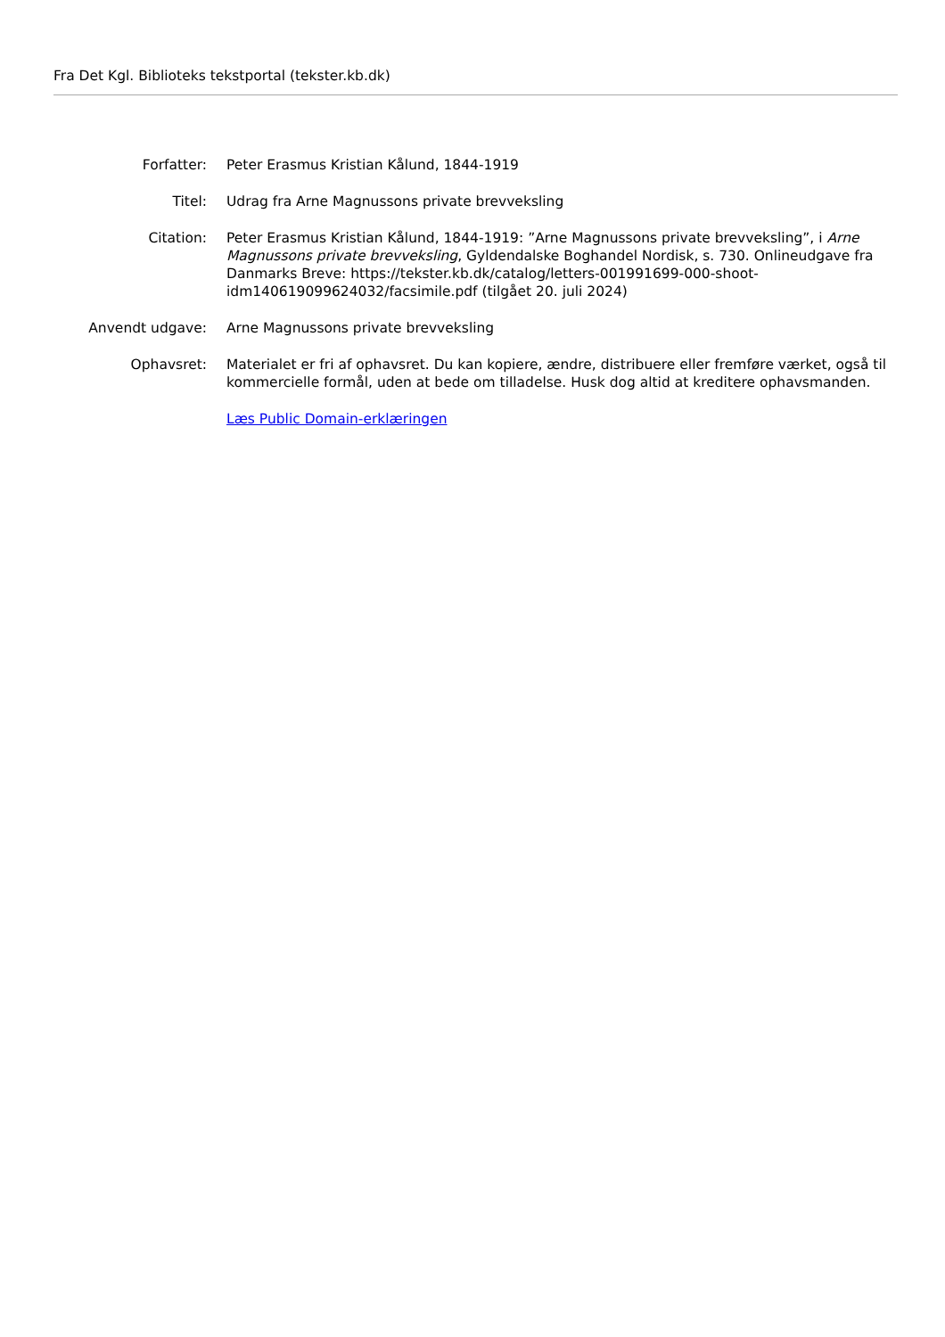Fra Det Kgl. Biblioteks tekstportal (tekster.kb.dk)
| Forfatter: | Peter Erasmus Kristian Kålund, 1844-1919 |
| Titel: | Udrag fra Arne Magnussons private brevveksling |
| Citation: | Peter Erasmus Kristian Kålund, 1844-1919: ”Arne Magnussons private brevveksling”, i Arne Magnussons private brevveksling , Gyldendalske Boghandel Nordisk, s. 730. Onlineudgave fra Danmarks Breve: https://tekster.kb.dk/catalog/letters-001991699-000-shoot-idm140619099624032/facsimile.pdf (tilgået 20. juli 2024) |
| Anvendt udgave: | Arne Magnussons private brevveksling |
| Ophavsret: | Materialet er fri af ophavsret. Du kan kopiere, ændre, distribuere eller fremføre værket, også til kommercielle formål, uden at bede om tilladelse. Husk dog altid at kreditere ophavsmanden. |
| | Læs Public Domain-erklæringen |